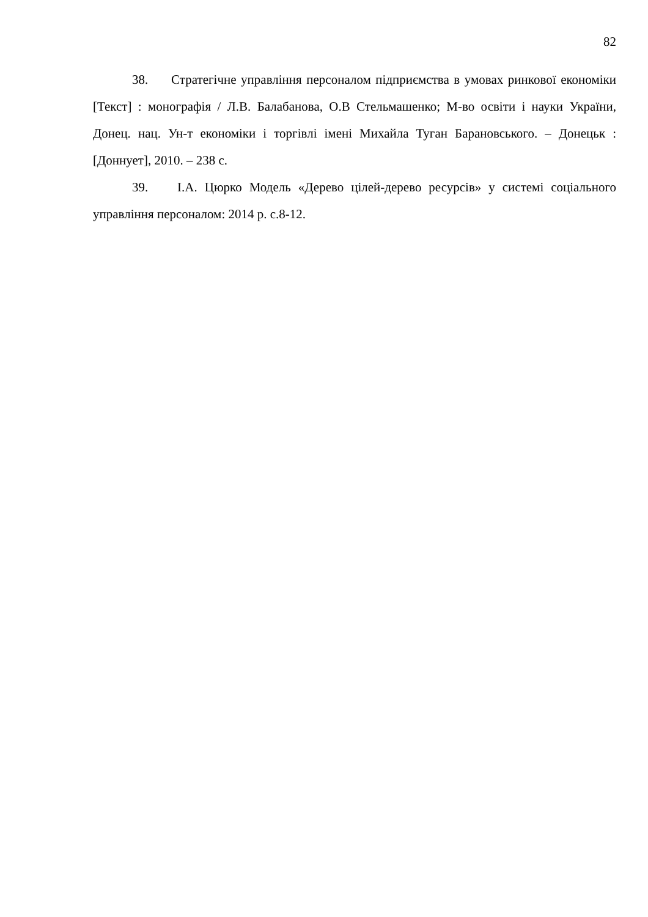82
38. Стратегічне управління персоналом підприємства в умовах ринкової економіки [Текст] : монографія / Л.В. Балабанова, О.В Стельмашенко; М-во освіти і науки України, Донец. нац. Ун-т економіки і торгівлі імені Михайла Туган Барановського. – Донецьк : [Доннует], 2010. – 238 с.
39. І.А. Цюрко Модель «Дерево цілей-дерево ресурсів» у системі соціального управління персоналом: 2014 р. с.8-12.